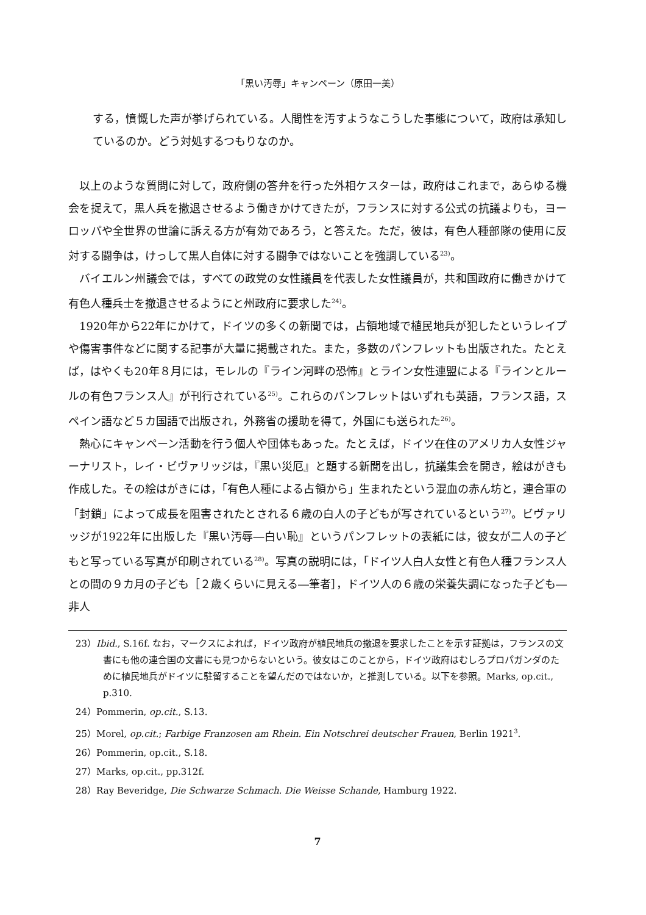「黒い汚辱」キャンペーン（原田一美）
する，憤慨した声が挙げられている。人間性を汚すようなこうした事態について，政府は承知しているのか。どう対処するつもりなのか。
以上のような質問に対して，政府側の答弁を行った外相ケスターは，政府はこれまで，あらゆる機会を捉えて，黒人兵を撤退させるよう働きかけてきたが，フランスに対する公式の抗議よりも，ヨーロッパや全世界の世論に訴える方が有効であろう，と答えた。ただ，彼は，有色人種部隊の使用に反対する闘争は，けっして黒人自体に対する闘争ではないことを強調している<sup>23)</sup>。
バイエルン州議会では，すべての政党の女性議員を代表した女性議員が，共和国政府に働きかけて有色人種兵士を撤退させるようにと州政府に要求した<sup>24)</sup>。
1920年から22年にかけて，ドイツの多くの新聞では，占領地域で植民地兵が犯したというレイプや傷害事件などに関する記事が大量に掲載された。また，多数のパンフレットも出版された。たとえば，はやくも20年８月には，モレルの『ライン河畔の恐怖』とライン女性連盟による『ラインとルールの有色フランス人』が刊行されている<sup>25)</sup>。これらのパンフレットはいずれも英語，フランス語，スペイン語など５カ国語で出版され，外務省の援助を得て，外国にも送られた<sup>26)</sup>。
熱心にキャンペーン活動を行う個人や団体もあった。たとえば，ドイツ在住のアメリカ人女性ジャーナリスト，レイ・ビヴァリッジは，『黒い災厄』と題する新聞を出し，抗議集会を開き，絵はがきも作成した。その絵はがきには，「有色人種による占領から」生まれたという混血の赤ん坊と，連合軍の「封鎖」によって成長を阻害されたとされる６歳の白人の子どもが写されているという<sup>27)</sup>。ビヴァリッジが1922年に出版した『黒い汚辱―白い恥』というパンフレットの表紙には，彼女が二人の子どもと写っている写真が印刷されている<sup>28)</sup>。写真の説明には，「ドイツ人白人女性と有色人種フランス人との間の９カ月の子ども［２歳くらいに見える―筆者］，ドイツ人の６歳の栄養失調になった子ども―非人
23）Ibid., S.16f. なお，マークスによれば，ドイツ政府が植民地兵の撤退を要求したことを示す証拠は，フランスの文書にも他の連合国の文書にも見つからないという。彼女はこのことから，ドイツ政府はむしろプロパガンダのために植民地兵がドイツに駐留することを望んだのではないか，と推測している。以下を参照。Marks, op.cit., p.310.
24）Pommerin, op.cit., S.13.
25）Morel, op.cit.; Farbige Franzosen am Rhein. Ein Notschrei deutscher Frauen, Berlin 1921<sup>3</sup>.
26）Pommerin, op.cit., S.18.
27）Marks, op.cit., pp.312f.
28）Ray Beveridge, Die Schwarze Schmach. Die Weisse Schande, Hamburg 1922.
7